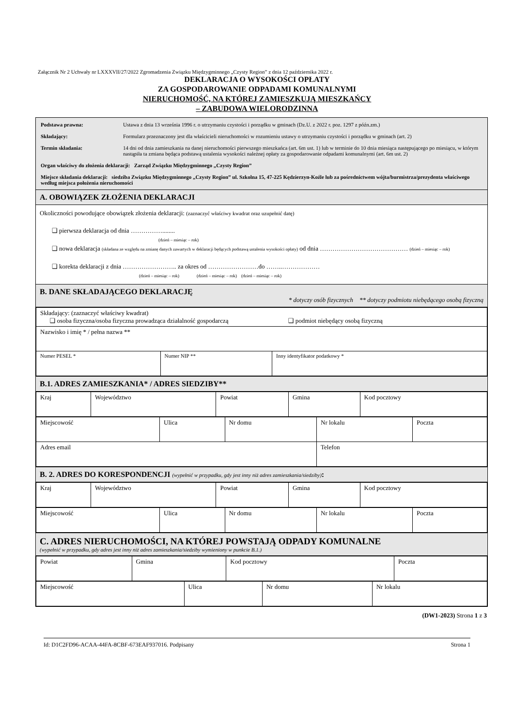Załącznik Nr 2 Uchwały nr LXXXVII/27/2022 Zgromadzenia Związku Międzygminnego „Czysty Region” z dnia 12 października 2022 r.
DEKLARACJA O WYSOKOŚCI OPŁATY
ZA GOSPODAROWANIE ODPADAMI KOMUNALNYMI
NIERUCHOMOŚĆ, NA KTÓREJ ZAMIESZKUJĄ MIESZKAŃCY
– ZABUDOWA WIELORODZINNA
Podstawa prawna: Ustawa z dnia 13 września 1996 r. o utrzymaniu czystości i porządku w gminach (Dz.U. z 2022 r. poz. 1297 z późn.zm.)
Składający: Formularz przeznaczony jest dla właścicieli nieruchomości w rozumieniu ustawy o utrzymaniu czystości i porządku w gminach (art. 2)
Termin składania: 14 dni od dnia zamieszkania na danej nieruchomości pierwszego mieszkańca (art. 6m ust. 1) lub w terminie do 10 dnia miesiąca następującego po miesiącu, w którym nastąpiła ta zmiana będąca podstawą ustalenia wysokości należnej opłaty za gospodarowanie odpadami komunalnymi (art. 6m ust. 2)
Organ właściwy do złożenia deklaracji: Zarząd Związku Międzygminnego „Czysty Region”
Miejsce składania deklaracji: siedziba Związku Międzygminnego „Czysty Region” ul. Szkolna 15, 47-225 Kędzierzyn-Koźle lub za pośrednictwem wójta/burmistrza/prezydenta właściwego według miejsca położenia nieruchomości
A. OBOWIĄZEK ZŁOŻENIA DEKLARACJI
Okoliczności powodujące obowiązek złożenia deklaracji: (zaznaczyć właściwy kwadrat oraz uzupełnić datę)
❑ pierwsza deklaracja od dnia ……………........
(dzień – miesiąc – rok)
❑ nowa deklaracja (składana ze względu na zmianę danych zawartych w deklaracji będących podstawą ustalenia wysokości opłaty) od dnia …………………………………… (dzień – miesiąc – rok)
❑ korekta deklaracji z dnia …………………….. za okres od ……………………do ……..………………
(dzień – miesiąc – rok) (dzień – miesiąc – rok) (dzień – miesiąc – rok)
B. DANE SKŁADAJĄCEGO DEKLARACJĘ
* dotyczy osób fizycznych ** dotyczy podmiotu niebędącego osobą fizyczną
| Składający: (zaznaczyć właściwy kwadrat) ❑ osoba fizyczna/osoba fizyczna prowadząca działalność gospodarczą ❑ podmiot niebędący osobą fizyczną | | |
| Nazwisko i imię * / pełna nazwa ** | | |
| Numer PESEL * | Numer NIP ** | Inny identyfikator podatkowy * |
B.1. ADRES ZAMIESZKANIA* / ADRES SIEDZIBY**
| Kraj | Województwo | Powiat | Gmina | Kod pocztowy |
| Miejscowość | Ulica | Nr domu | Nr lokalu | Poczta |
| Adres email | | | Telefon | |
B. 2. ADRES DO KORESPONDENCJI (wypełnić w przypadku, gdy jest inny niż adres zamieszkania/siedziby):
| Kraj | Województwo | Powiat | Gmina | Kod pocztowy |
| Miejscowość | Ulica | Nr domu | Nr lokalu | Poczta |
C. ADRES NIERUCHOMOŚCI, NA KTÓREJ POWSTAJĄ ODPADY KOMUNALNE
(wypełnić w przypadku, gdy adres jest inny niż adres zamieszkania/siedziby wymieniony w punkcie B.1.)
| Powiat | Gmina | Kod pocztowy | Poczta |
| Miejscowość | Ulica | Nr domu | Nr lokalu |
(DW1-2023) Strona 1 z 3
Id: D1C2FD96-ACAA-44FA-8CBF-673EAF937016. Podpisany Strona 1